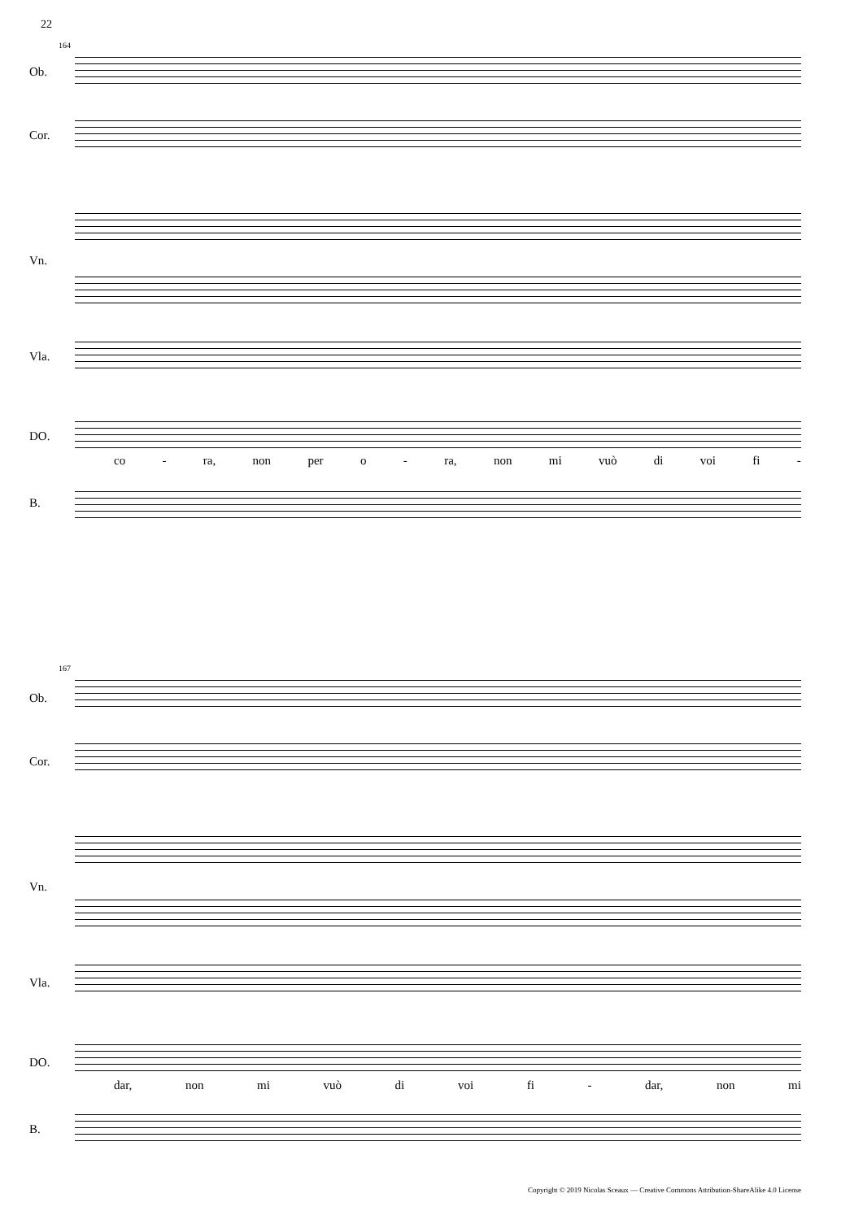22
164
Ob.
Cor.
Vn.
Vla.
DO.
co - ra, non per o - ra, non mi vuò di voi fi -
B.
167
Ob.
Cor.
Vn.
Vla.
DO.
dar, non mi vuò di voi fi - dar, non mi
B.
Copyright © 2019 Nicolas Sceaux — Creative Commons Attribution-ShareAlike 4.0 License